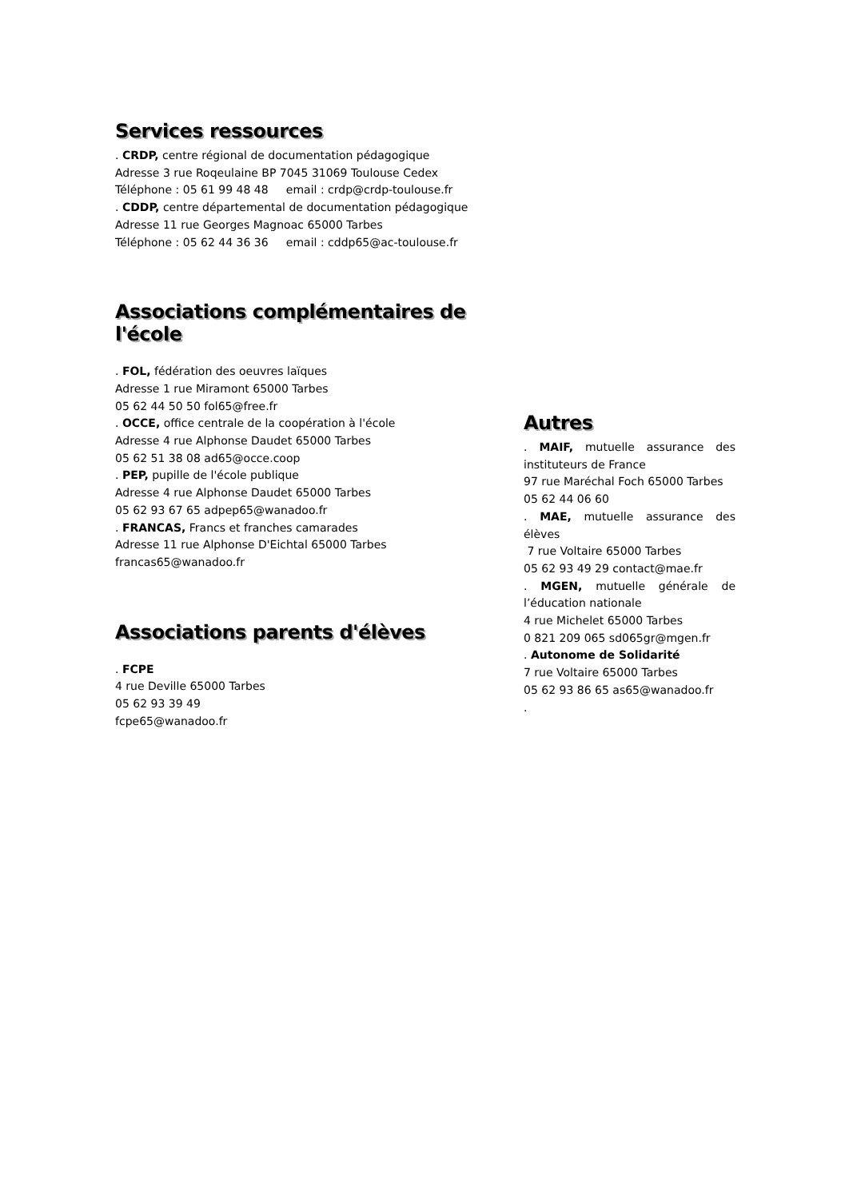Services ressources
. CRDP, centre régional de documentation pédagogique
Adresse 3 rue Roqeulaine BP 7045 31069 Toulouse Cedex
Téléphone : 05 61 99 48 48 email : crdp@crdp-toulouse.fr
. CDDP, centre départemental de documentation pédagogique
Adresse 11 rue Georges Magnoac 65000 Tarbes
Téléphone : 05 62 44 36 36 email : cddp65@ac-toulouse.fr
Associations complémentaires de l'école
. FOL, fédération des oeuvres laïques
Adresse 1 rue Miramont 65000 Tarbes
05 62 44 50 50 fol65@free.fr
. OCCE, office centrale de la coopération à l'école
Adresse 4 rue Alphonse Daudet 65000 Tarbes
05 62 51 38 08 ad65@occe.coop
. PEP, pupille de l'école publique
Adresse 4 rue Alphonse Daudet 65000 Tarbes
05 62 93 67 65 adpep65@wanadoo.fr
. FRANCAS, Francs et franches camarades
Adresse 11 rue Alphonse D'Eichtal 65000 Tarbes
francas65@wanadoo.fr
Associations parents d'élèves
. FCPE
4 rue Deville 65000 Tarbes
05 62 93 39 49
fcpe65@wanadoo.fr
Autres
. MAIF, mutuelle assurance des instituteurs de France
97 rue Maréchal Foch 65000 Tarbes
05 62 44 06 60
. MAE, mutuelle assurance des élèves
7 rue Voltaire 65000 Tarbes
05 62 93 49 29 contact@mae.fr
. MGEN, mutuelle générale de l’éducation nationale
4 rue Michelet 65000 Tarbes
0 821 209 065 sd065gr@mgen.fr
. Autonome de Solidarité
7 rue Voltaire 65000 Tarbes
05 62 93 86 65 as65@wanadoo.fr
.